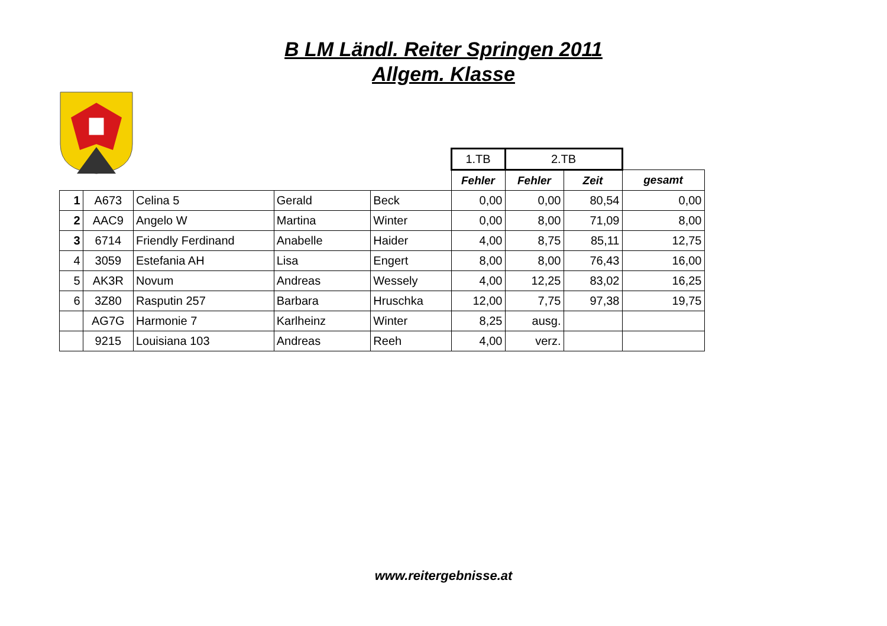B LM Ländl. Reiter Springen 2011
Allgem. Klasse
| | | | | | 1.TB | 2.TB | | |
| | | | | | Fehler | Fehler | Zeit | gesamt |
| 1 | A673 | Celina 5 | Gerald | Beck | 0,00 | 0,00 | 80,54 | 0,00 |
| 2 | AAC9 | Angelo W | Martina | Winter | 0,00 | 8,00 | 71,09 | 8,00 |
| 3 | 6714 | Friendly Ferdinand | Anabelle | Haider | 4,00 | 8,75 | 85,11 | 12,75 |
| 4 | 3059 | Estefania AH | Lisa | Engert | 8,00 | 8,00 | 76,43 | 16,00 |
| 5 | AK3R | Novum | Andreas | Wessely | 4,00 | 12,25 | 83,02 | 16,25 |
| 6 | 3Z80 | Rasputin 257 | Barbara | Hruschka | 12,00 | 7,75 | 97,38 | 19,75 |
| | AG7G | Harmonie 7 | Karlheinz | Winter | 8,25 | ausg. | | |
| | 9215 | Louisiana 103 | Andreas | Reeh | 4,00 | verz. | | |
www.reitergebnisse.at